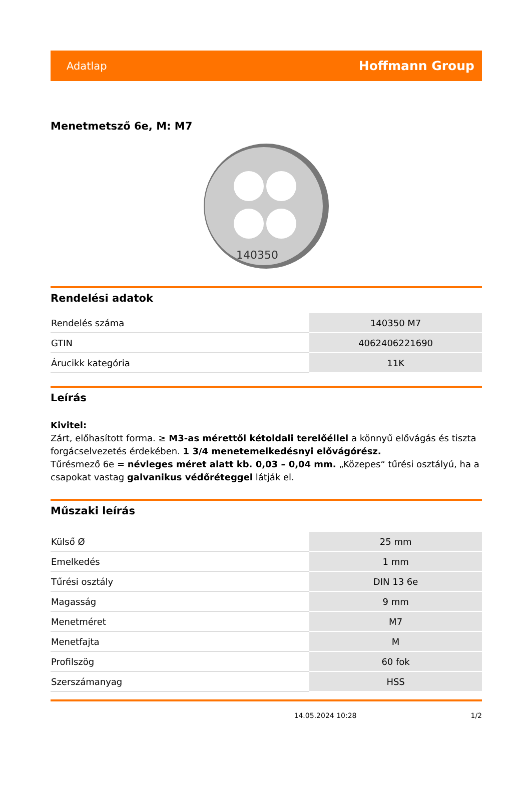Adatlap Hoffmann Group
Menetmetsző 6e, M: M7
140350
Rendelési adatok
| Rendelés száma | 140350 M7 |
| GTIN | 4062406221690 |
| Árucikk kategória | 11K |
Leírás
Kivitel:
Zárt, előhasított forma. ≥ M3-as mérettől kétoldali terelőéllel a könnyű elővágás és tiszta forgácselvezetés érdekében. 1 3/4 menetemelkedésnyi elővágórész.
Tűrésmező 6e = névleges méret alatt kb. 0,03 – 0,04 mm. „Közepes“ tűrési osztályú, ha a csapokat vastag galvanikus védőréteggel látják el.
Műszaki leírás
| Külső Ø | 25 mm |
| Emelkedés | 1 mm |
| Tűrési osztály | DIN 13 6e |
| Magasság | 9 mm |
| Menetméret | M7 |
| Menetfajta | M |
| Profilszög | 60 fok |
| Szerszámanyag | HSS |
14.05.2024 10:28 1/2